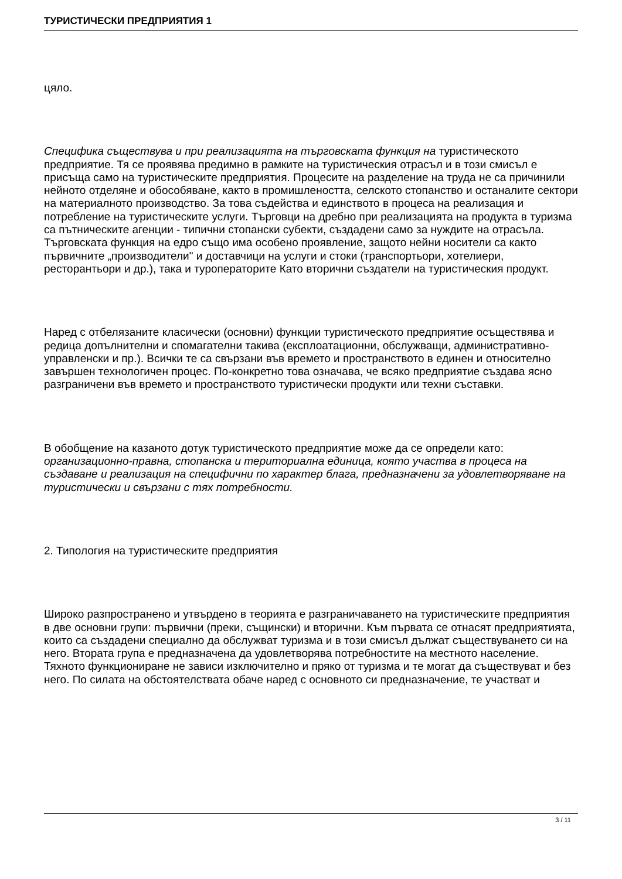ТУРИСТИЧЕСКИ ПРЕДПРИЯТИЯ 1
цяло.
Специфика съществува и при реализацията на търговската функция на туристическото предприятие. Тя се проявява предимно в рамките на туристическия отрасъл и в този смисъл е присъща само на туристическите предприятия. Процесите на разделение на труда не са причинили нейното отделяне и обособяване, както в промишлеността, селското стопанство и останалите сектори на материалното производство. За това съдейства и единството в процеса на реализация и потребление на туристическите услуги. Търговци на дребно при реализацията на продукта в туризма са пътническите агенции - типични стопански субекти, създадени само за нуждите на отрасъла. Търговската функция на едро също има особено проявление, защото нейни носители са както първичните „производители" и доставчици на услуги и стоки (транспортьори, хотелиери, ресторантьори и др.), така и туроператорите Като вторични създатели на туристическия продукт.
Наред с отбелязаните класически (основни) функции туристическото предприятие осъществява и редица допълнителни и спомагателни такива (експлоатационни, обслужващи, административно-управленски и пр.). Всички те са свързани във времето и пространството в единен и относително завършен технологичен процес. По-конкретно това означава, че всяко предприятие създава ясно разграничени във времето и пространството туристически продукти или техни съставки.
В обобщение на казаното дотук туристическото предприятие може да се определи като: организационно-правна, стопанска и териториална единица, която участва в процеса на създаване и реализация на специфични по характер блага, предназначени за удовлетворяване на туристически и свързани с тях потребности.
2. Типология на туристическите предприятия
Широко разпространено и утвърдено в теорията е разграничаването на туристическите предприятия в две основни групи: първични (преки, същински) и вторични. Към първата се отнасят предприятията, които са създадени специално да обслужват туризма и в този смисъл дължат съществуването си на него. Втората група е предназначена да удовлетворява потребностите на местното население. Тяхното функциониране не зависи изключително и пряко от туризма и те могат да съществуват и без него. По силата на обстоятелствата обаче наред с основното си предназначение, те участват и
3 / 11